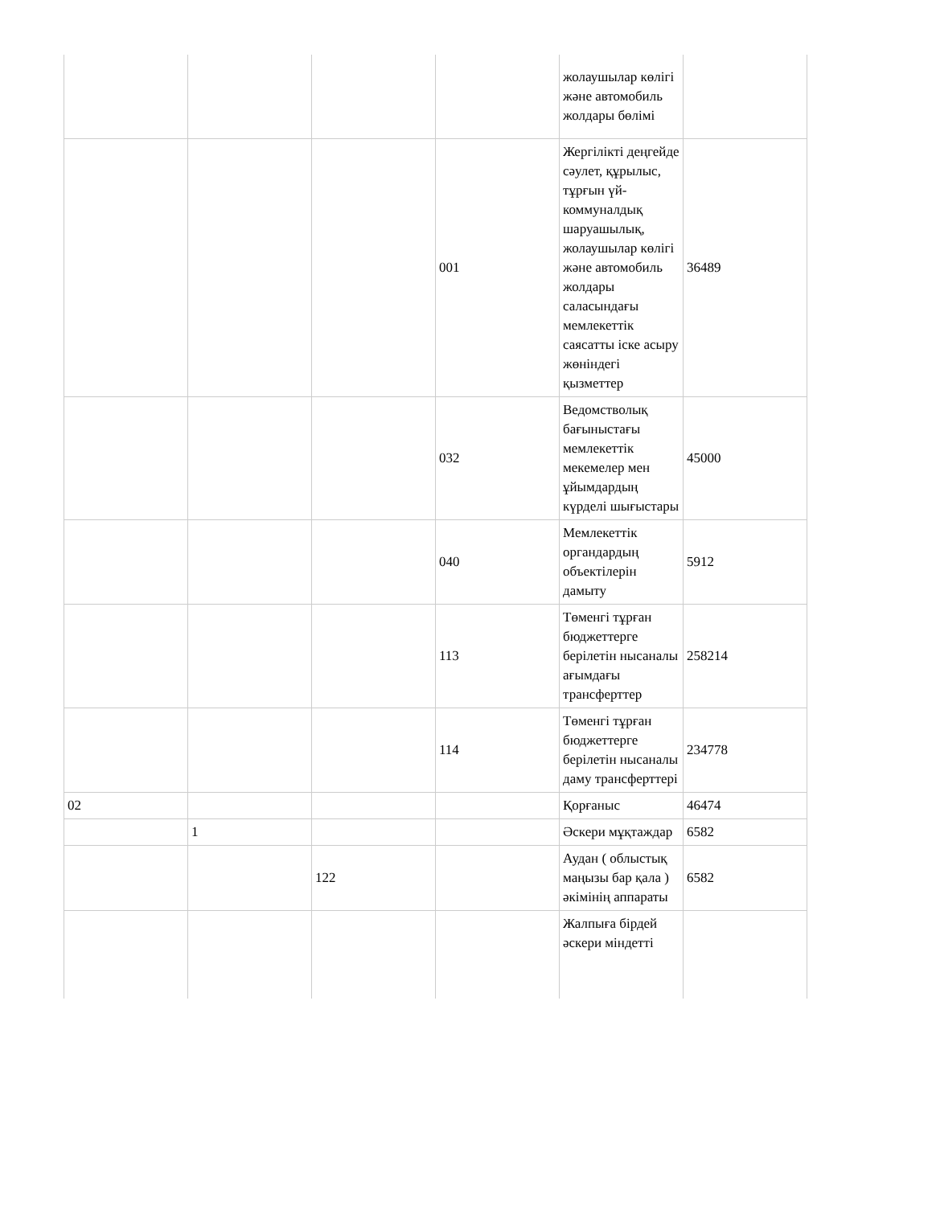| | | | | жолаушылар көлігі және автомобиль жолдары бөлімі | |
| | | | 001 | Жергілікті деңгейде сәулет, құрылыс, тұрғын үй-коммуналдық шаруашылық, жолаушылар көлігі және автомобиль жолдары саласындағы мемлекеттік саясатты іске асыру жөніндегі қызметтер | 36489 |
| | | | 032 | Ведомстволық бағыныстағы мемлекеттік мекемелер мен ұйымдардың күрделі шығыстары | 45000 |
| | | | 040 | Мемлекеттік органдардың объектілерін дамыту | 5912 |
| | | | 113 | Төменгі тұрған бюджеттерге берілетін нысаналы ағымдағы трансферттер | 258214 |
| | | | 114 | Төменгі тұрған бюджеттерге берілетін нысаналы даму трансферттері | 234778 |
| 02 | | | | Қорғаныс | 46474 |
| | 1 | | | Әскери мұқтаждар | 6582 |
| | | 122 | | Аудан ( облыстық маңызы бар қала ) әкімінің аппараты | 6582 |
| | | | | Жалпыға бірдей әскери міндетті | |